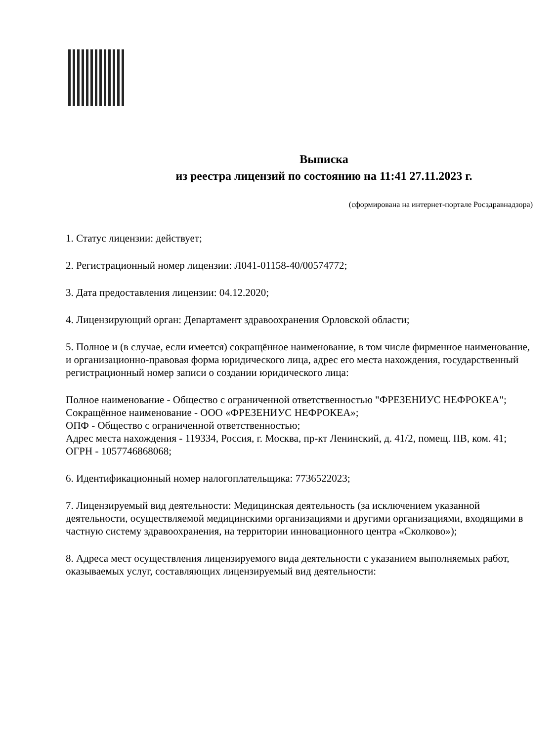Выписка
из реестра лицензий по состоянию на 11:41 27.11.2023 г.
(сформирована на интернет-портале Росздравнадзора)
1. Статус лицензии: действует;
2. Регистрационный номер лицензии: Л041-01158-40/00574772;
3. Дата предоставления лицензии: 04.12.2020;
4. Лицензирующий орган: Департамент здравоохранения Орловской области;
5. Полное и (в случае, если имеется) сокращённое наименование, в том числе фирменное наименование, и организационно-правовая форма юридического лица, адрес его места нахождения, государственный регистрационный номер записи о создании юридического лица:
Полное наименование - Общество с ограниченной ответственностью "ФРЕЗЕНИУС НЕФРОКЕА";
Сокращённое наименование - ООО «ФРЕЗЕНИУС НЕФРОКЕА»;
ОПФ - Общество с ограниченной ответственностью;
Адрес места нахождения - 119334, Россия, г. Москва, пр-кт Ленинский, д. 41/2, помещ. IIВ, ком. 41;
ОГРН - 1057746868068;
6. Идентификационный номер налогоплательщика: 7736522023;
7. Лицензируемый вид деятельности: Медицинская деятельность (за исключением указанной деятельности, осуществляемой медицинскими организациями и другими организациями, входящими в частную систему здравоохранения, на территории инновационного центра «Сколково»);
8. Адреса мест осуществления лицензируемого вида деятельности с указанием выполняемых работ, оказываемых услуг, составляющих лицензируемый вид деятельности: